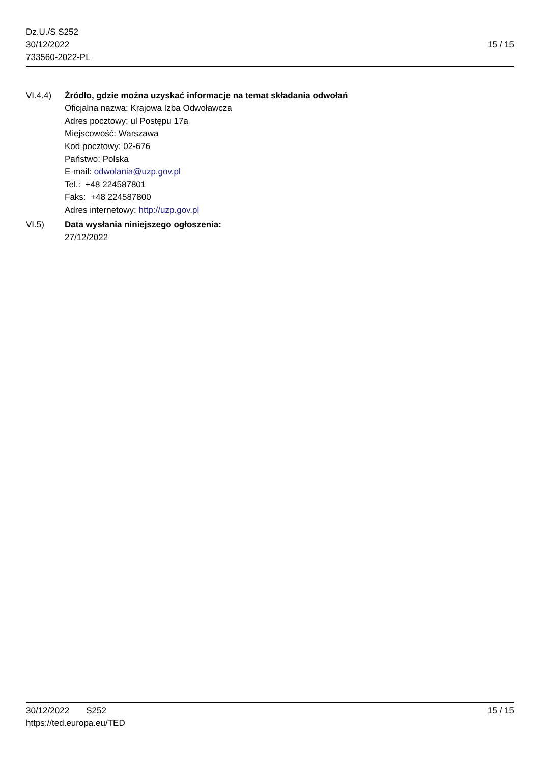Dz.U./S S252
30/12/2022
733560-2022-PL
15 / 15
VI.4.4) Źródło, gdzie można uzyskać informacje na temat składania odwołań
Oficjalna nazwa: Krajowa Izba Odwoławcza
Adres pocztowy: ul Postępu 17a
Miejscowość: Warszawa
Kod pocztowy: 02-676
Państwo: Polska
E-mail: odwolania@uzp.gov.pl
Tel.: +48 224587801
Faks: +48 224587800
Adres internetowy: http://uzp.gov.pl
VI.5) Data wysłania niniejszego ogłoszenia:
27/12/2022
30/12/2022 S252 15 / 15
https://ted.europa.eu/TED